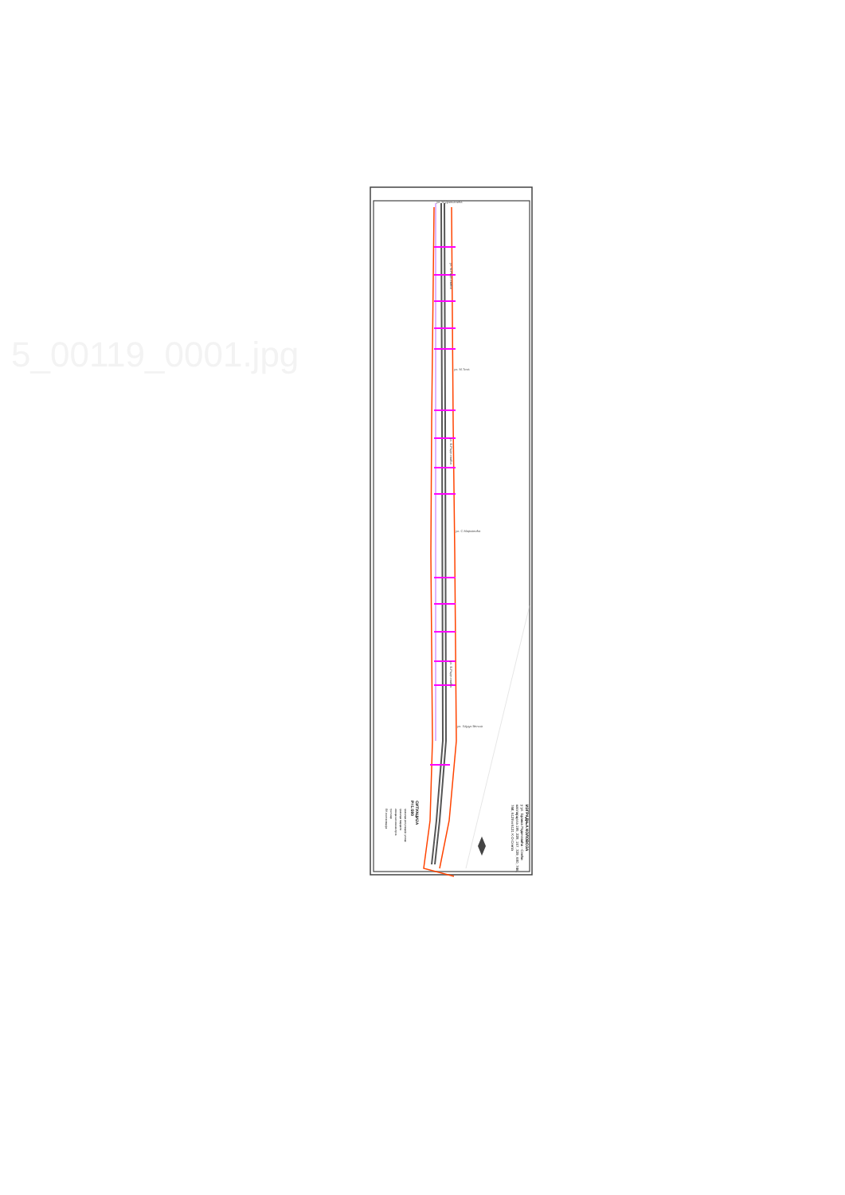5_00119_0001.jpg
ул. М.Дрињанића
ул. М.Тита
ул. С.Марковића
ул. Хајдук Вељка
ул. Б.Радичевића
ул. Б.Радичевића
ул. Б.Радичевића
ИЗГРАДЊА КОЛОВОЗА
у ул. Бранка Радичевића - Сенћи
кат.парцела 195, 228, 157, 329, 680, 746,
744, 6129 и 6121 К.О.Сента
СИТУАЦИЈА
Р=1:500
граница регулације улице
граница парцеле
ивица коловоза пута
тротоар
ЕК инсталација